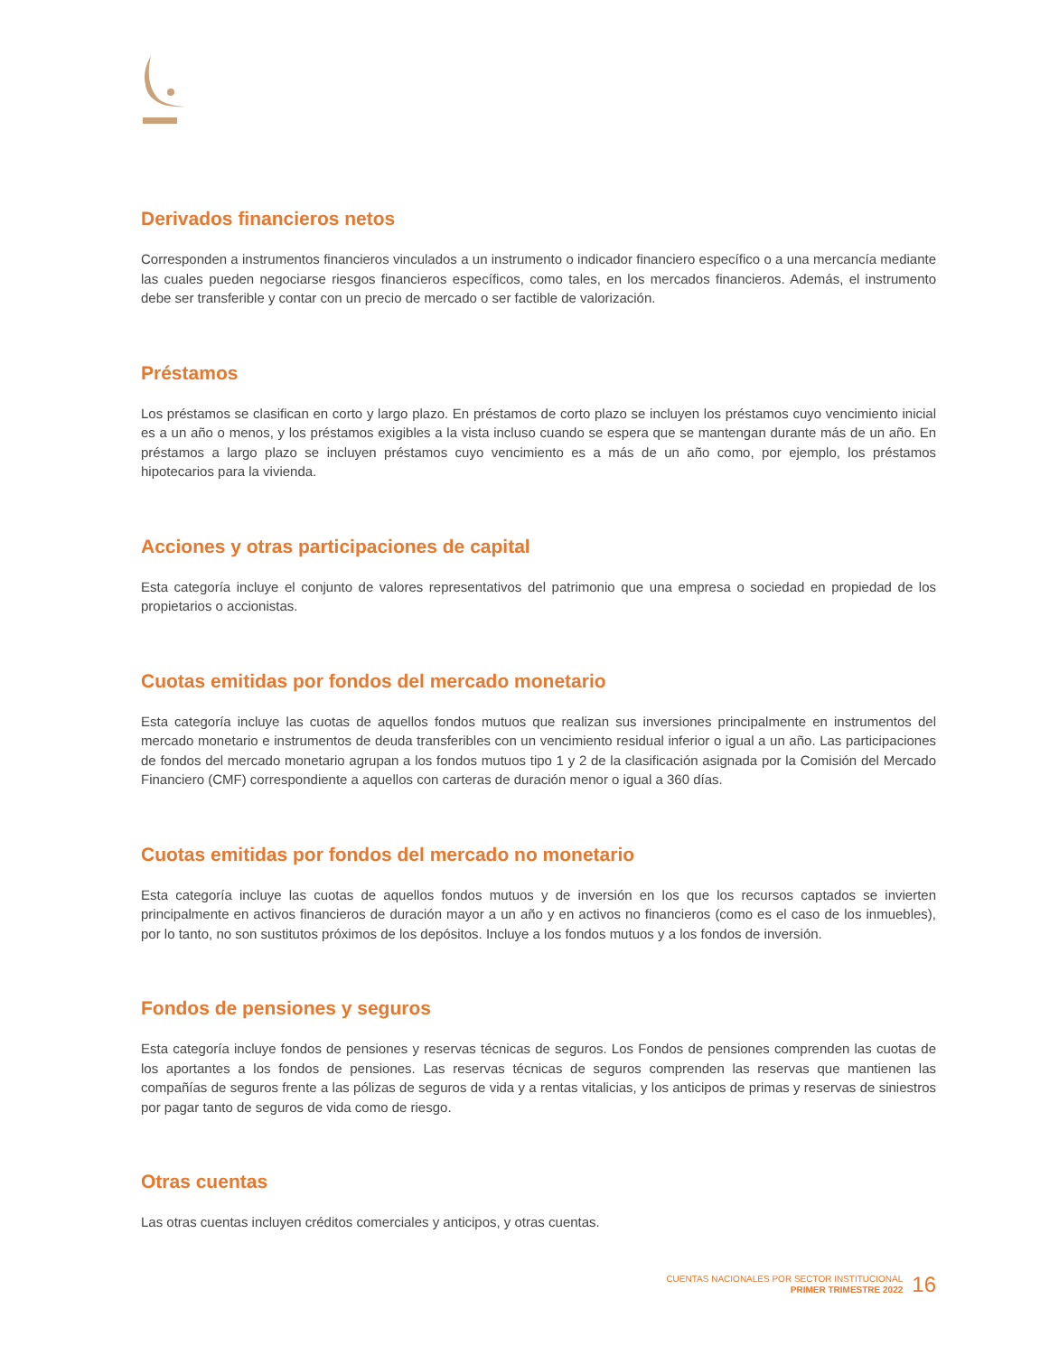Derivados financieros netos
Corresponden a instrumentos financieros vinculados a un instrumento o indicador financiero específico o a una mercancía mediante las cuales pueden negociarse riesgos financieros específicos, como tales, en los mercados financieros. Además, el instrumento debe ser transferible y contar con un precio de mercado o ser factible de valorización.
Préstamos
Los préstamos se clasifican en corto y largo plazo. En préstamos de corto plazo se incluyen los préstamos cuyo vencimiento inicial es a un año o menos, y los préstamos exigibles a la vista incluso cuando se espera que se mantengan durante más de un año. En préstamos a largo plazo se incluyen préstamos cuyo vencimiento es a más de un año como, por ejemplo, los préstamos hipotecarios para la vivienda.
Acciones y otras participaciones de capital
Esta categoría incluye el conjunto de valores representativos del patrimonio que una empresa o sociedad en propiedad de los propietarios o accionistas.
Cuotas emitidas por fondos del mercado monetario
Esta categoría incluye las cuotas de aquellos fondos mutuos que realizan sus inversiones principalmente en instrumentos del mercado monetario e instrumentos de deuda transferibles con un vencimiento residual inferior o igual a un año. Las participaciones de fondos del mercado monetario agrupan a los fondos mutuos tipo 1 y 2 de la clasificación asignada por la Comisión del Mercado Financiero (CMF) correspondiente a aquellos con carteras de duración menor o igual a 360 días.
Cuotas emitidas por fondos del mercado no monetario
Esta categoría incluye las cuotas de aquellos fondos mutuos y de inversión en los que los recursos captados se invierten principalmente en activos financieros de duración mayor a un año y en activos no financieros (como es el caso de los inmuebles), por lo tanto, no son sustitutos próximos de los depósitos. Incluye a los fondos mutuos y a los fondos de inversión.
Fondos de pensiones y seguros
Esta categoría incluye fondos de pensiones y reservas técnicas de seguros. Los Fondos de pensiones comprenden las cuotas de los aportantes a los fondos de pensiones. Las reservas técnicas de seguros comprenden las reservas que mantienen las compañías de seguros frente a las pólizas de seguros de vida y a rentas vitalicias, y los anticipos de primas y reservas de siniestros por pagar tanto de seguros de vida como de riesgo.
Otras cuentas
Las otras cuentas incluyen créditos comerciales y anticipos, y otras cuentas.
CUENTAS NACIONALES POR SECTOR INSTITUCIONAL
PRIMER TRIMESTRE 2022
16